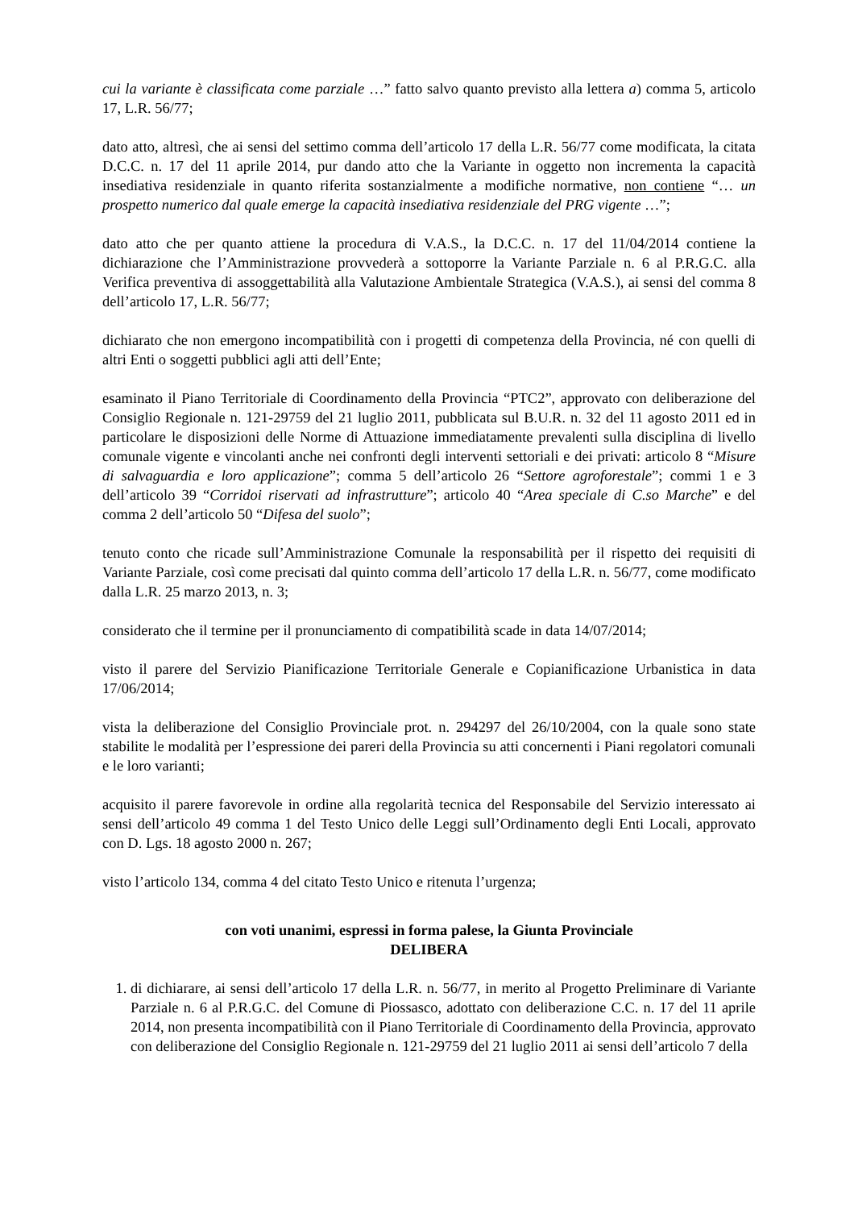cui la variante è classificata come parziale …” fatto salvo quanto previsto alla lettera a) comma 5, articolo 17, L.R. 56/77;
dato atto, altresì, che ai sensi del settimo comma dell’articolo 17 della L.R. 56/77 come modificata, la citata D.C.C. n. 17 del 11 aprile 2014, pur dando atto che la Variante in oggetto non incrementa la capacità insediativa residenziale in quanto riferita sostanzialmente a modifiche normative, non contiene “… un prospetto numerico dal quale emerge la capacità insediativa residenziale del PRG vigente …”;
dato atto che per quanto attiene la procedura di V.A.S., la D.C.C. n. 17 del 11/04/2014 contiene la dichiarazione che l’Amministrazione provvederà a sottoporre la Variante Parziale n. 6 al P.R.G.C. alla Verifica preventiva di assoggettabilità alla Valutazione Ambientale Strategica (V.A.S.), ai sensi del comma 8 dell’articolo 17, L.R. 56/77;
dichiarato che non emergono incompatibilità con i progetti di competenza della Provincia, né con quelli di altri Enti o soggetti pubblici agli atti dell’Ente;
esaminato il Piano Territoriale di Coordinamento della Provincia “PTC2”, approvato con deliberazione del Consiglio Regionale n. 121-29759 del 21 luglio 2011, pubblicata sul B.U.R. n. 32 del 11 agosto 2011 ed in particolare le disposizioni delle Norme di Attuazione immediatamente prevalenti sulla disciplina di livello comunale vigente e vincolanti anche nei confronti degli interventi settoriali e dei privati: articolo 8 “Misure di salvaguardia e loro applicazione”; comma 5 dell’articolo 26 “Settore agroforestale”; commi 1 e 3 dell’articolo 39 “Corridoi riservati ad infrastrutture”; articolo 40 “Area speciale di C.so Marche” e del comma 2 dell’articolo 50 “Difesa del suolo”;
tenuto conto che ricade sull’Amministrazione Comunale la responsabilità per il rispetto dei requisiti di Variante Parziale, così come precisati dal quinto comma dell’articolo 17 della L.R. n. 56/77, come modificato dalla L.R. 25 marzo 2013, n. 3;
considerato che il termine per il pronunciamento di compatibilità scade in data 14/07/2014;
visto il parere del Servizio Pianificazione Territoriale Generale e Copianificazione Urbanistica in data 17/06/2014;
vista la deliberazione del Consiglio Provinciale prot. n. 294297 del 26/10/2004, con la quale sono state stabilite le modalità per l’espressione dei pareri della Provincia su atti concernenti i Piani regolatori comunali e le loro varianti;
acquisito il parere favorevole in ordine alla regolarità tecnica del Responsabile del Servizio interessato ai sensi dell’articolo 49 comma 1 del Testo Unico delle Leggi sull’Ordinamento degli Enti Locali, approvato con D. Lgs. 18 agosto 2000 n. 267;
visto l’articolo 134, comma 4 del citato Testo Unico e ritenuta l’urgenza;
con voti unanimi, espressi in forma palese, la Giunta Provinciale
DELIBERA
1. di dichiarare, ai sensi dell’articolo 17 della L.R. n. 56/77, in merito al Progetto Preliminare di Variante Parziale n. 6 al P.R.G.C. del Comune di Piossasco, adottato con deliberazione C.C. n. 17 del 11 aprile 2014, non presenta incompatibilità con il Piano Territoriale di Coordinamento della Provincia, approvato con deliberazione del Consiglio Regionale n. 121-29759 del 21 luglio 2011 ai sensi dell’articolo 7 della